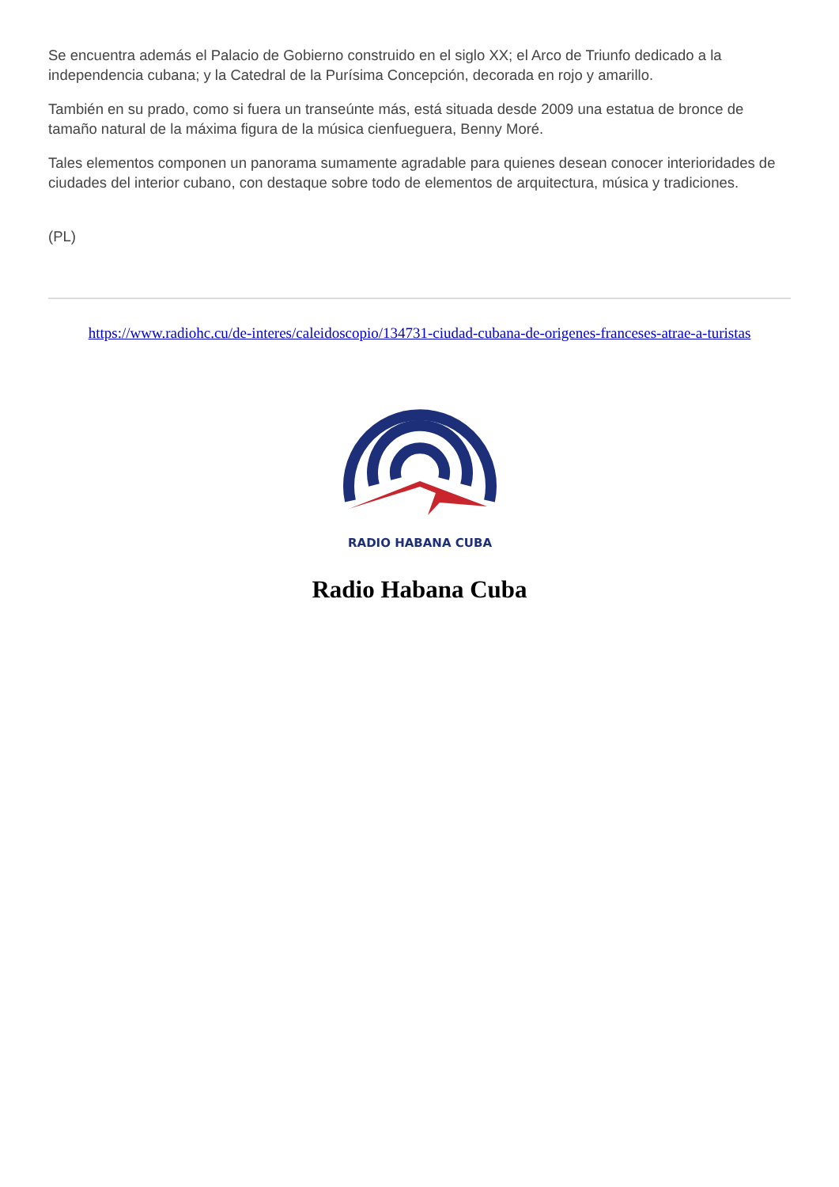Se encuentra además el Palacio de Gobierno construido en el siglo XX; el Arco de Triunfo dedicado a la independencia cubana; y la Catedral de la Purísima Concepción, decorada en rojo y amarillo.
También en su prado, como si fuera un transeúnte más, está situada desde 2009 una estatua de bronce de tamaño natural de la máxima figura de la música cienfueguera, Benny Moré.
Tales elementos componen un panorama sumamente agradable para quienes desean conocer interioridades de ciudades del interior cubano, con destaque sobre todo de elementos de arquitectura, música y tradiciones.
(PL)
https://www.radiohc.cu/de-interes/caleidoscopio/134731-ciudad-cubana-de-origenes-franceses-atrae-a-turistas
RADIO HABANA CUBA
Radio Habana Cuba